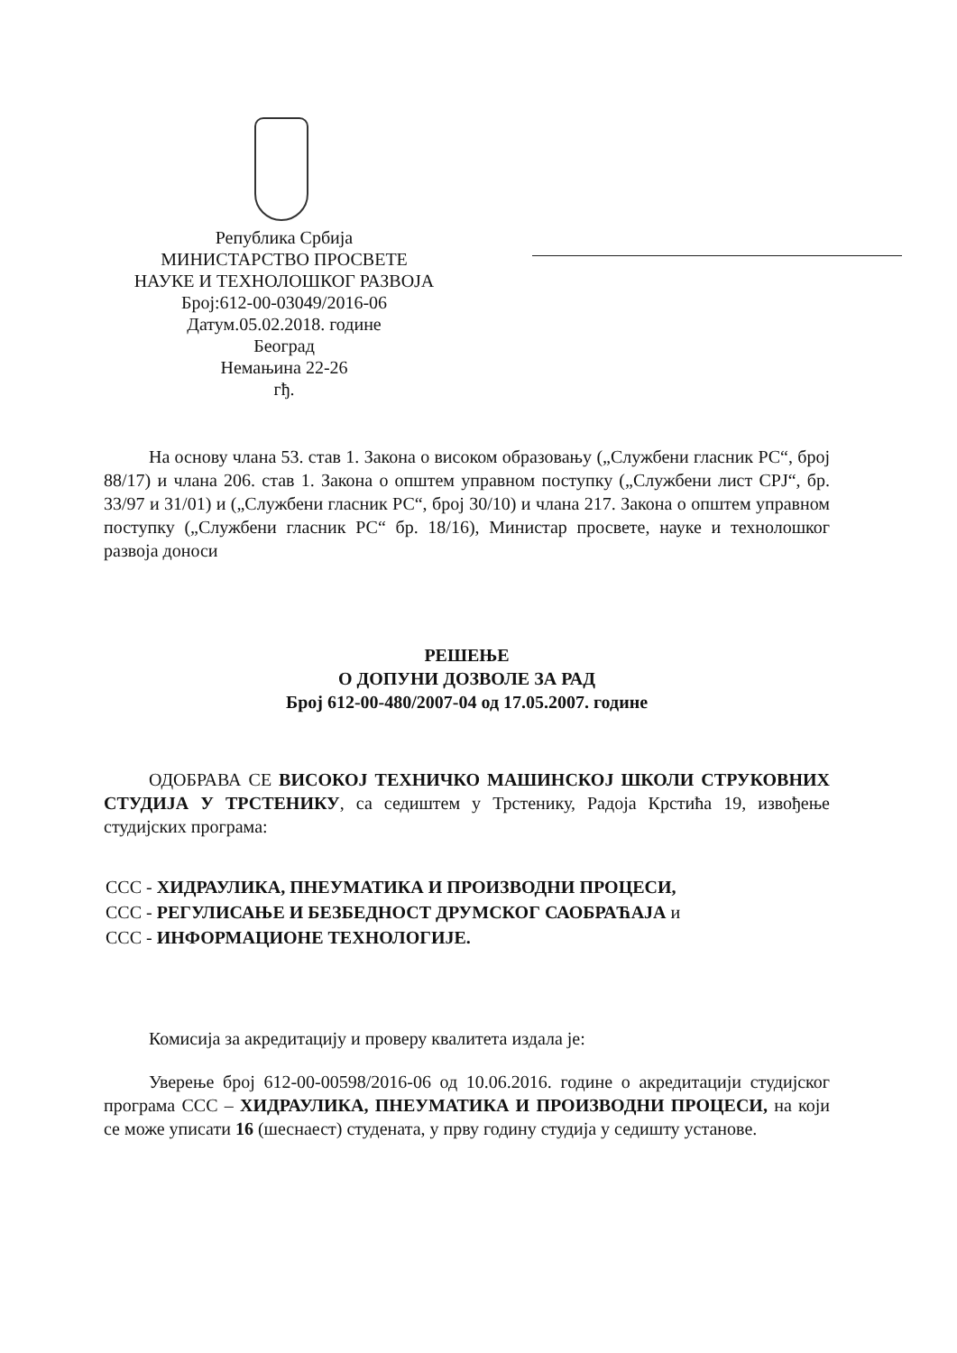Република Србија
МИНИСТАРСТВО ПРОСВЕТЕ
НАУКЕ И ТЕХНОЛОШКОГ РАЗВОЈА
Број:612-00-03049/2016-06
Датум.05.02.2018. године
Београд
Немањина 22-26
гђ.
На основу члана 53. став 1. Закона о високом образовању („Службени гласник РС“, број 88/17) и члана 206. став 1. Закона о општем управном поступку („Службени лист СРЈ“, бр. 33/97 и 31/01) и („Службени гласник РС“, број 30/10) и члана 217. Закона о општем управном поступку („Службени гласник РС“ бр. 18/16), Министар просвете, науке и технолошког развоја доноси
РЕШЕЊЕ
О ДОПУНИ ДОЗВОЛЕ ЗА РАД
Број 612-00-480/2007-04 од 17.05.2007. године
ОДОБРАВА СЕ ВИСОКОЈ ТЕХНИЧКО МАШИНСКОЈ ШКОЛИ СТРУКОВНИХ СТУДИЈА У ТРСТЕНИКУ, са седиштем у Трстенику, Радоја Крстића 19, извођење студијских програма:
ССС - ХИДРАУЛИКА, ПНЕУМАТИКА И ПРОИЗВОДНИ ПРОЦЕСИ,
ССС - РЕГУЛИСАЊЕ И БЕЗБЕДНОСТ ДРУМСКОГ САОБРАЋАЈА и
ССС - ИНФОРМАЦИОНЕ ТЕХНОЛОГИЈЕ.
Комисија за акредитацију и проверу квалитета издала је:
Уверење број 612-00-00598/2016-06 од 10.06.2016. године о акредитацији студијског програма ССС – ХИДРАУЛИКА, ПНЕУМАТИКА И ПРОИЗВОДНИ ПРОЦЕСИ, на који се може уписати 16 (шеснаест) студената, у прву годину студија у седишту установе.